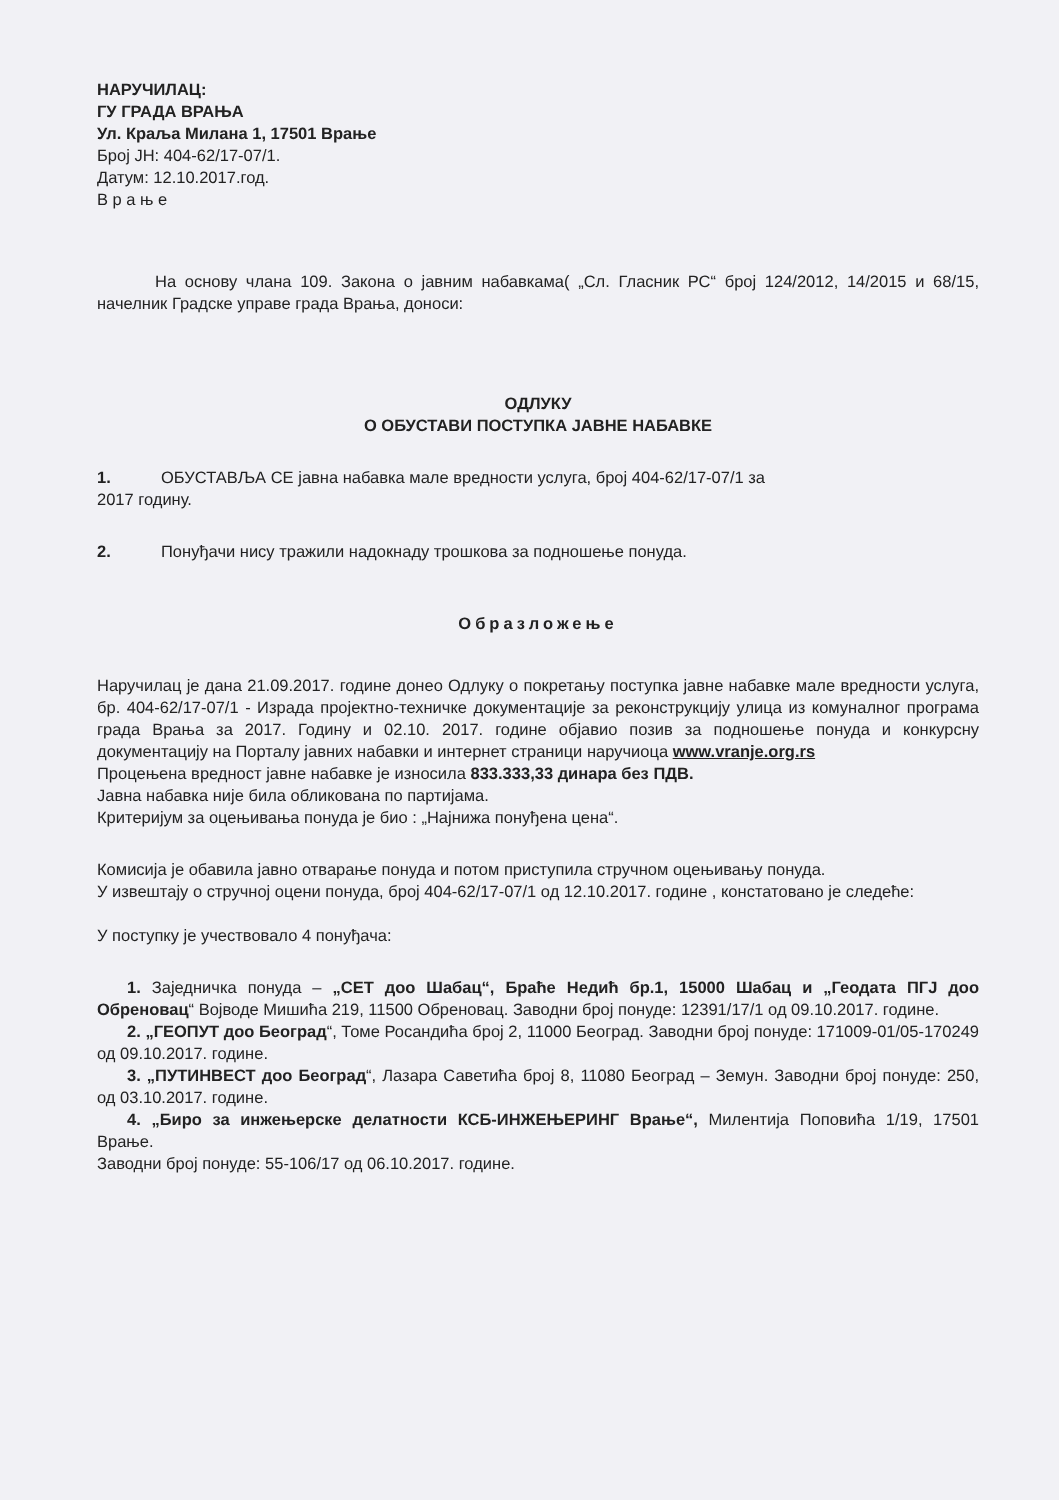НАРУЧИЛАЦ:
ГУ ГРАДА ВРАЊА
Ул. Краља Милана 1, 17501 Врање
Број ЈН: 404-62/17-07/1.
Датум: 12.10.2017.год.
В р а њ е
На основу члана 109. Закона о јавним набавкама( „Сл. Гласник РС“ број 124/2012, 14/2015 и 68/15, начелник Градске управе града Врања, доноси:
ОДЛУКУ
О ОБУСТАВИ ПОСТУПКА ЈАВНЕ НАБАВКЕ
1. ОБУСТАВЉА СЕ јавна набавка мале вредности услуга, број 404-62/17-07/1 за
2017 годину.
2. Понуђачи нису тражили надокнаду трошкова за подношење понуда.
Образложење
Наручилац је дана 21.09.2017. године донео Одлуку о покретању поступка јавне набавке мале вредности услуга, бр. 404-62/17-07/1 - Израда пројектно-техничке документације за реконструкцију улица из комуналног програма града Врања за 2017. Годину и 02.10. 2017. године објавио позив за подношење понуда и конкурсну документацију на Порталу јавних набавки и интернет страници наручиоца www.vranje.org.rs
Процењена вредност јавне набавке је износила 833.333,33 динара без ПДВ.
Јавна набавка није била обликована по партијама.
Критеријум за оцењивања понуда је био : „Најнижа понуђена цена“.
Комисија је обавила јавно отварање понуда и потом приступила стручном оцењивању понуда.
У извештају о стручној оцени понуда, број 404-62/17-07/1 од 12.10.2017. године , констатовано је следеће:
У поступку је учествовало 4 понуђача:
1. Заједничка понуда – „СЕТ доо Шабац“, Браће Недић бр.1, 15000 Шабац и „Геодата ПГЈ доо Обреновац“ Војводе Мишића 219, 11500 Обреновац. Заводни број понуде: 12391/17/1 од 09.10.2017. године.
2. „ГЕОПУТ доо Београд“, Томе Росандића број 2, 11000 Београд. Заводни број понуде: 171009-01/05-170249 од 09.10.2017. године.
3. „ПУТИНВЕСТ доо Београд“, Лазара Саветића број 8, 11080 Београд – Земун. Заводни број понуде: 250, од 03.10.2017. године.
4. „Биро за инжењерске делатности КСБ-ИНЖЕЊЕРИНГ Врање“, Милентија Поповића 1/19, 17501 Врање.
Заводни број понуде: 55-106/17 од 06.10.2017. године.